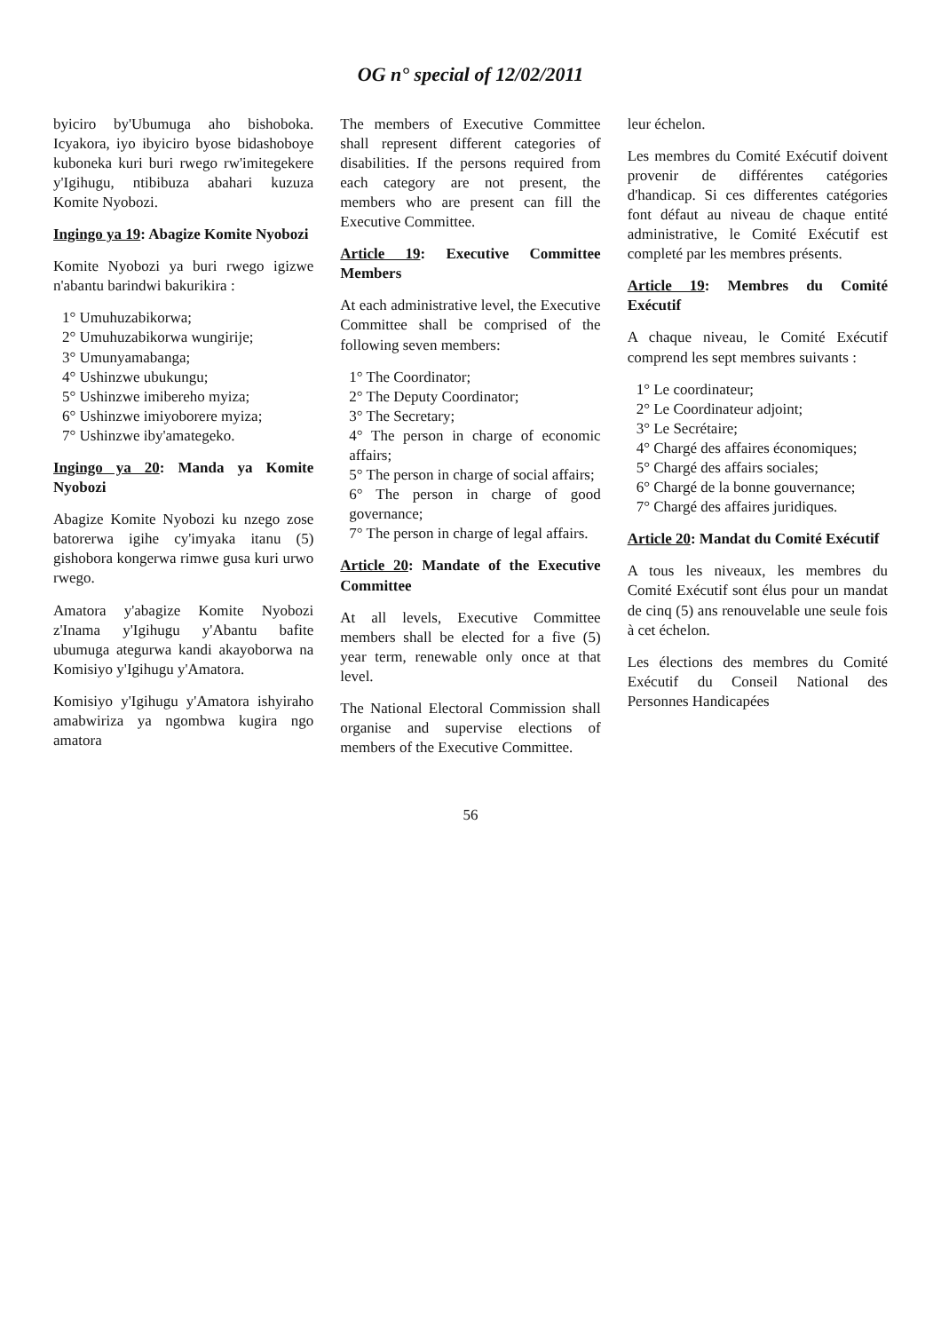OG n° special of 12/02/2011
byiciro by'Ubumuga aho bishoboka. Icyakora, iyo ibyiciro byose bidashoboye kuboneka kuri buri rwego rw'imitegekere y'Igihugu, ntibibuza abahari kuzuza Komite Nyobozi.
Ingingo ya 19: Abagize Komite Nyobozi
Komite Nyobozi ya buri rwego igizwe n'abantu barindwi bakurikira :
1° Umuhuzabikorwa;
2° Umuhuzabikorwa wungirije;
3° Umunyamabanga;
4° Ushinzwe ubukungu;
5° Ushinzwe imibereho myiza;
6° Ushinzwe imiyoborere myiza;
7° Ushinzwe iby'amategeko.
Ingingo ya 20: Manda ya Komite Nyobozi
Abagize Komite Nyobozi ku nzego zose batorerwa igihe cy'imyaka itanu (5) gishobora kongerwa rimwe gusa kuri urwo rwego.
Amatora y'abagize Komite Nyobozi z'Inama y'Igihugu y'Abantu bafite ubumuga ategurwa kandi akayoborwa na Komisiyo y'Igihugu y'Amatora.
Komisiyo y'Igihugu y'Amatora ishyiraho amabwiriza ya ngombwa kugira ngo amatora
The members of Executive Committee shall represent different categories of disabilities. If the persons required from each category are not present, the members who are present can fill the Executive Committee.
Article 19: Executive Committee Members
At each administrative level, the Executive Committee shall be comprised of the following seven members:
1° The Coordinator;
2° The Deputy Coordinator;
3° The Secretary;
4° The person in charge of economic affairs;
5° The person in charge of social affairs;
6° The person in charge of good governance;
7° The person in charge of legal affairs.
Article 20: Mandate of the Executive Committee
At all levels, Executive Committee members shall be elected for a five (5) year term, renewable only once at that level.
The National Electoral Commission shall organise and supervise elections of members of the Executive Committee.
leur échelon.
Les membres du Comité Exécutif doivent provenir de différentes catégories d'handicap. Si ces differentes catégories font défaut au niveau de chaque entité administrative, le Comité Exécutif est completé par les membres présents.
Article 19: Membres du Comité Exécutif
A chaque niveau, le Comité Exécutif comprend les sept membres suivants :
1° Le coordinateur;
2° Le Coordinateur adjoint;
3° Le Secrétaire;
4° Chargé des affaires économiques;
5° Chargé des affairs sociales;
6° Chargé de la bonne gouvernance;
7° Chargé des affaires juridiques.
Article 20: Mandat du Comité Exécutif
A tous les niveaux, les membres du Comité Exécutif sont élus pour un mandat de cinq (5) ans renouvelable une seule fois à cet échelon.
Les élections des membres du Comité Exécutif du Conseil National des Personnes Handicapées
56